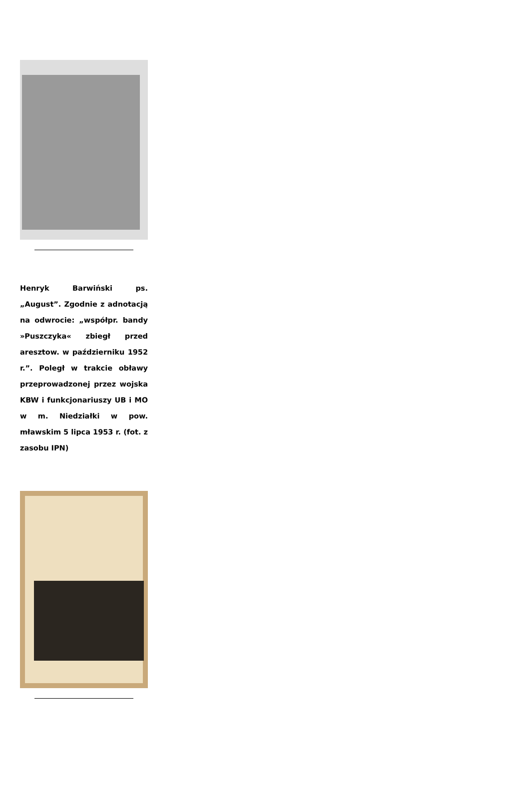Henryk Barwiński ps. „August”. Zgodnie z adnotacją na odwrocie: „współpr. bandy »Puszczyka« zbiegł przed aresztow. w październiku 1952 r.”. Poległ w trakcie obławy przeprowadzonej przez wojska KBW i funkcjonariuszy UB i MO w m. Niedziałki w pow. mławskim 5 lipca 1953 r. (fot. z zasobu IPN)